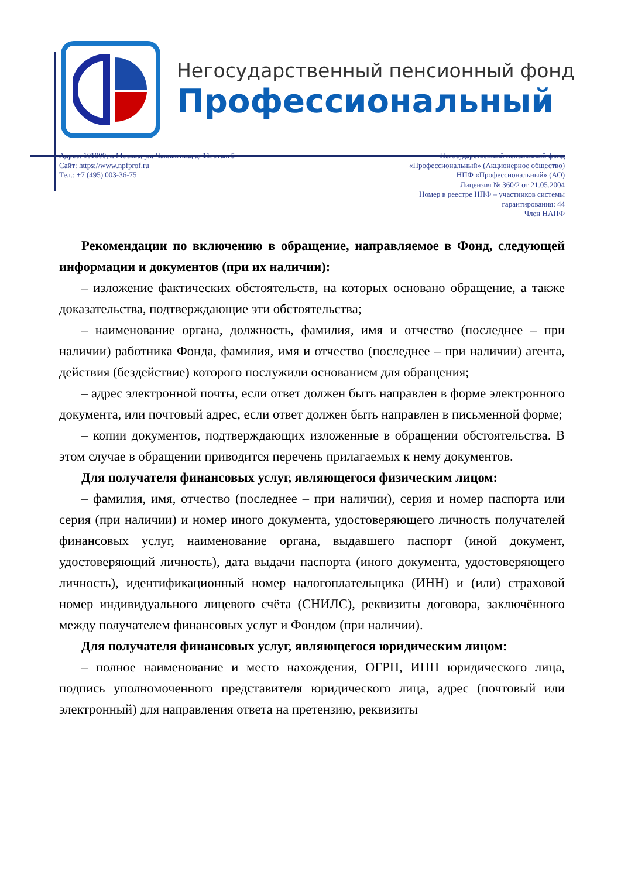Негосударственный пенсионный фонд
Профессиональный
Адрес: 101000, г. Москва, ул. Чаплыгина, д. 11, этаж 5
Сайт: https://www.npfprof.ru
Тел.: +7 (495) 003-36-75
Негосударственный пенсионный фонд
«Профессиональный» (Акционерное общество)
НПФ «Профессиональный» (АО)
Лицензия № 360/2 от 21.05.2004
Номер в реестре НПФ – участников системы
гарантирования: 44
Член НАПФ
Рекомендации по включению в обращение, направляемое в Фонд, следующей информации и документов (при их наличии):
– изложение фактических обстоятельств, на которых основано обращение, а также доказательства, подтверждающие эти обстоятельства;
– наименование органа, должность, фамилия, имя и отчество (последнее – при наличии) работника Фонда, фамилия, имя и отчество (последнее – при наличии) агента, действия (бездействие) которого послужили основанием для обращения;
– адрес электронной почты, если ответ должен быть направлен в форме электронного документа, или почтовый адрес, если ответ должен быть направлен в письменной форме;
– копии документов, подтверждающих изложенные в обращении обстоятельства. В этом случае в обращении приводится перечень прилагаемых к нему документов.
Для получателя финансовых услуг, являющегося физическим лицом:
– фамилия, имя, отчество (последнее – при наличии), серия и номер паспорта или серия (при наличии) и номер иного документа, удостоверяющего личность получателей финансовых услуг, наименование органа, выдавшего паспорт (иной документ, удостоверяющий личность), дата выдачи паспорта (иного документа, удостоверяющего личность), идентификационный номер налогоплательщика (ИНН) и (или) страховой номер индивидуального лицевого счёта (СНИЛС), реквизиты договора, заключённого между получателем финансовых услуг и Фондом (при наличии).
Для получателя финансовых услуг, являющегося юридическим лицом:
– полное наименование и место нахождения, ОГРН, ИНН юридического лица, подпись уполномоченного представителя юридического лица, адрес (почтовый или электронный) для направления ответа на претензию, реквизиты